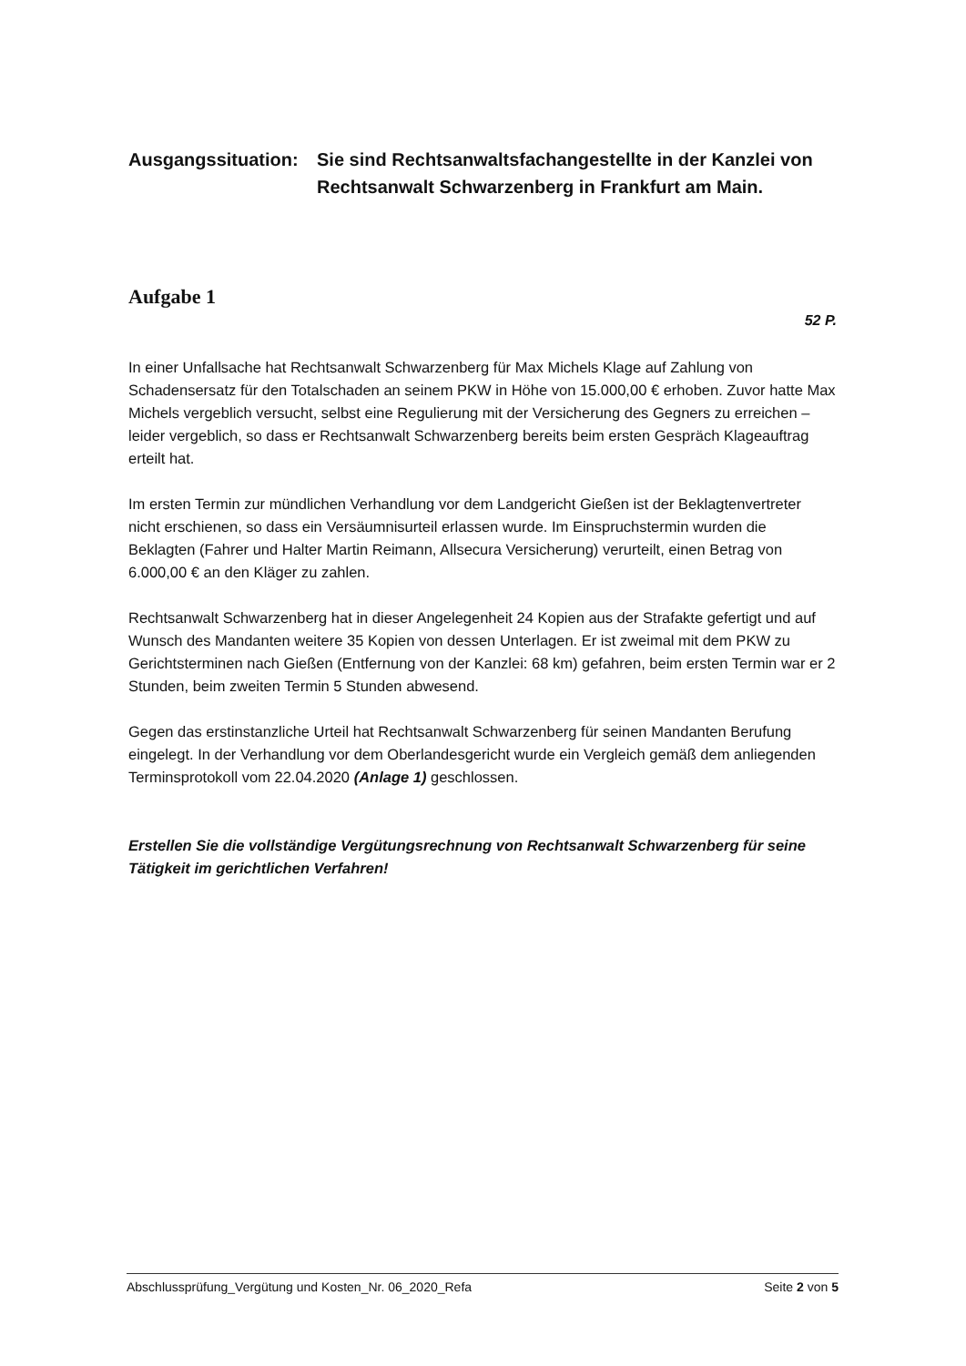Ausgangssituation:
Sie sind Rechtsanwaltsfachangestellte in der Kanzlei von Rechtsanwalt Schwarzenberg in Frankfurt am Main.
Aufgabe 1
52 P.
In einer Unfallsache hat Rechtsanwalt Schwarzenberg für Max Michels Klage auf Zahlung von Schadensersatz für den Totalschaden an seinem PKW in Höhe von 15.000,00 € erhoben. Zuvor hatte Max Michels vergeblich versucht, selbst eine Regulierung mit der Versicherung des Gegners zu erreichen – leider vergeblich, so dass er Rechtsanwalt Schwarzenberg bereits beim ersten Gespräch Klageauftrag erteilt hat.
Im ersten Termin zur mündlichen Verhandlung vor dem Landgericht Gießen ist der Beklagtenvertreter nicht erschienen, so dass ein Versäumnisurteil erlassen wurde. Im Einspruchstermin wurden die Beklagten (Fahrer und Halter Martin Reimann, Allsecura Versicherung) verurteilt, einen Betrag von 6.000,00 € an den Kläger zu zahlen.
Rechtsanwalt Schwarzenberg hat in dieser Angelegenheit 24 Kopien aus der Strafakte gefertigt und auf Wunsch des Mandanten weitere 35 Kopien von dessen Unterlagen. Er ist zweimal mit dem PKW zu Gerichtsterminen nach Gießen (Entfernung von der Kanzlei: 68 km) gefahren, beim ersten Termin war er 2 Stunden, beim zweiten Termin 5 Stunden abwesend.
Gegen das erstinstanzliche Urteil hat Rechtsanwalt Schwarzenberg für seinen Mandanten Berufung eingelegt. In der Verhandlung vor dem Oberlandesgericht wurde ein Vergleich gemäß dem anliegenden Terminsprotokoll vom 22.04.2020 (Anlage 1) geschlossen.
Erstellen Sie die vollständige Vergütungsrechnung von Rechtsanwalt Schwarzenberg für seine Tätigkeit im gerichtlichen Verfahren!
Abschlussprüfung_Vergütung und Kosten_Nr. 06_2020_Refa Seite 2 von 5